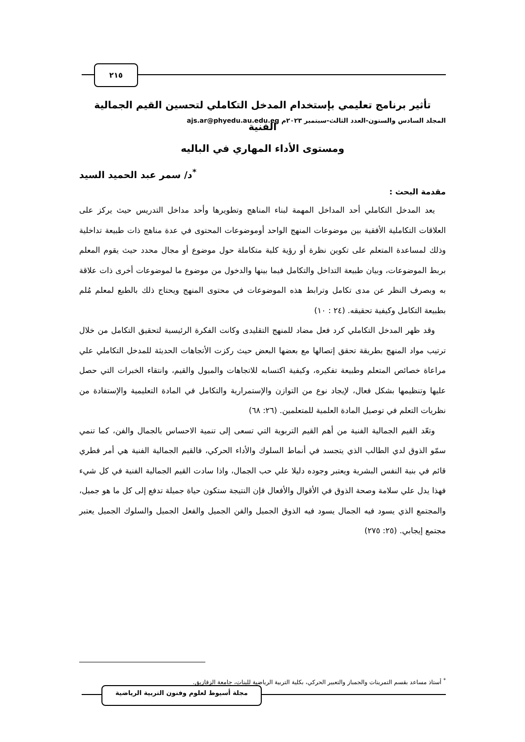المجلد السادس والستون-العدد الثالث-سبتمبر ٢٠٢٣م ajs.ar@phyedu.au.edu.eg
٢١٥
تأثير برنامج تعليمي بإستخدام المدخل التكاملي لتحسين القيم الجمالية الفنية
ومستوى الأداء المهاري في الباليه
<sup>*</sup> د/ سمر عبد الحميد السيد
مقدمة البحث :
يعد المدخل التكاملي أحد المداخل المهمة لبناء المناهج وتطويرها وأحد مداخل التدريس حيث يركز على العلاقات التكاملية الأفقية بين موضوعات المنهج الواحد أوموضوعات المحتوى في عدة مناهج ذات طبيعة تداخلية وذلك لمساعدة المتعلم على تكوين نظرة أو رؤية كلية متكاملة حول موضوع أو مجال محدد حيث يقوم المعلم بربط الموضوعات، وبيان طبيعة التداخل والتكامل فيما بينها والدخول من موضوع ما لموضوعات أخرى ذات علاقة به وبصرف النظر عن مدى تكامل وترابط هذه الموضوعات في محتوى المنهج ويحتاج ذلك بالطبع لمعلم مُلم بطبيعة التكامل وكيفية تحقيقه. (٢٤ : ١٠)
وقد ظهر المدخل التكاملي كرد فعل مضاد للمنهج التقليدى وكانت الفكرة الرئيسية لتحقيق التكامل من خلال ترتيب مواد المنهج بطريقة تحقق إتصالها مع بعضها البعض حيث ركزت الأتجاهات الحديثة للمدخل التكاملي علي مراعاة خصائص المتعلم وطبيعة تفكيره، وكيفية اكتسابه للاتجاهات والميول والقيم، وانتقاء الخبرات التي حصل عليها وتنظيمها بشكل فعال، لإيجاد نوع من التوازن والإستمرارية والتكامل في المادة التعليمية والإستفادة من نظريات التعلم في توصيل المادة العلمية للمتعلمين. (٢٦: ٦٨)
وتعّد القيم الجمالية الفنية من أهم القيم التربوية التي تسعى إلى تنمية الاحساس بالجمال والفن، كما تنمي سمّو الذوق لدي الطالب الذي يتجسد في أنماط السلوك والأداء الحركي، فالقيم الجمالية الفنية هي أمر فطري قائم في بنية النفس البشرية ويعتبر وجوده دليلا علي حب الجمال، واذا سادت القيم الجمالية الفنية في كل شيء فهذا يدل علي سلامة وصحة الذوق في الأقوال والأفعال فإن النتيجة ستكون حياة جميلة تدفع إلى كل ما هو جميل، والمجتمع الذي يسود فيه الجمال يسود فيه الذوق الجميل والفن الجميل والفعل الجميل والسلوك الجميل يعتبر مجتمع إيجابي. (٢٥: ٢٧٥)
<sup>*</sup> أستاذ مساعد بقسم التمرينات والجمباز والتعبير الحركي، بكلية التربية الرياضية للبنات، جامعة الزقازيق.
مجلة أسيوط لعلوم وفنون التربية الرياضية